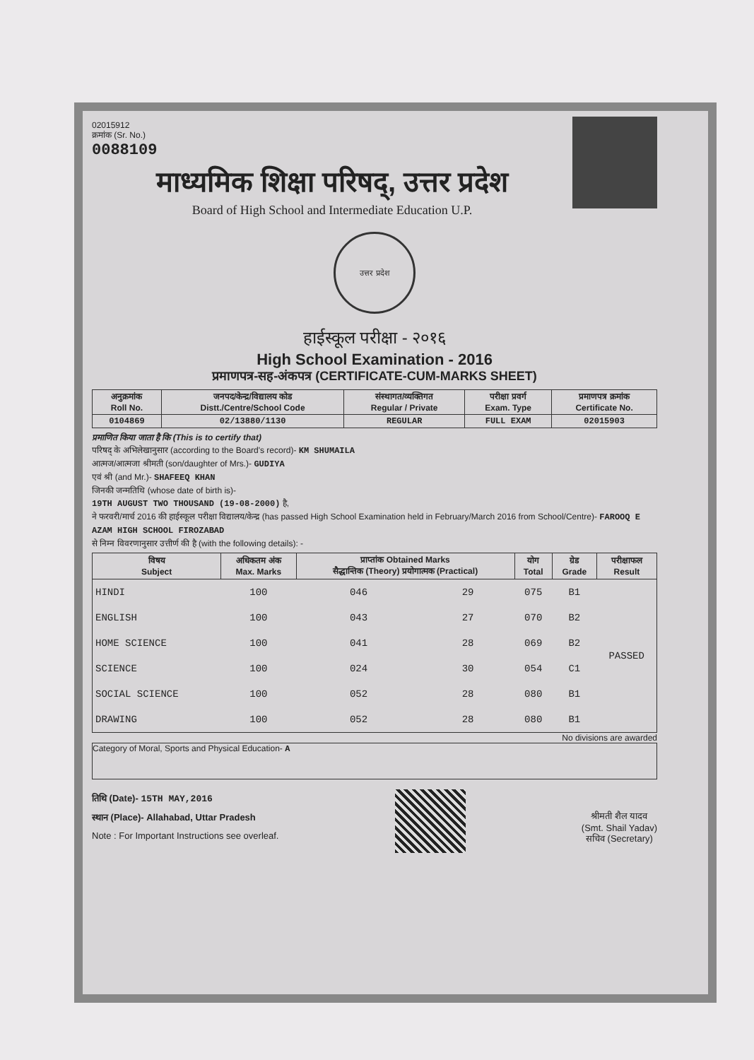02015912
क्रमांक (Sr. No.)
0088109
माध्यमिक शिक्षा परिषद्, उत्तर प्रदेश
Board of High School and Intermediate Education U.P.
उत्तर प्रदेश
हाईस्कूल परीक्षा - २०१६
High School Examination - 2016
प्रमाणपत्र-सह-अंकपत्र (CERTIFICATE-CUM-MARKS SHEET)
| अनुक्रमांक Roll No. | जनपद/केन्द्र/विद्यालय कोड Distt./Centre/School Code | संस्थागत/व्यक्तिगत Regular / Private | परीक्षा प्रवर्ग Exam. Type | प्रमाणपत्र क्रमांक Certificate No. |
| --- | --- | --- | --- | --- |
| 0104869 | 02/13880/1130 | REGULAR | FULL EXAM | 02015903 |
प्रमाणित किया जाता है कि (This is to certify that)
परिषद् के अभिलेखानुसार (according to the Board's record)- KM SHUMAILA
आत्मज/आत्मजा श्रीमती (son/daughter of Mrs.)- GUDIYA
एवं श्री (and Mr.)- SHAFEEQ KHAN
जिनकी जन्मतिथि (whose date of birth is)-
19TH AUGUST TWO THOUSAND (19-08-2000) है,
ने फरवरी/मार्च 2016 की हाईस्कूल परीक्षा विद्यालय/केन्द्र (has passed High School Examination held in February/March 2016 from School/Centre)- FAROOQ E AZAM HIGH SCHOOL FIROZABAD
से निम्न विवरणानुसार उत्तीर्ण की है (with the following details): -
| विषय Subject | अधिकतम अंक Max. Marks | प्राप्तांक Obtained Marks सैद्धान्तिक (Theory) प्रयोगात्मक (Practical) | | योग Total | ग्रेड Grade | परीक्षाफल Result |
| --- | --- | --- | --- | --- | --- | --- |
| HINDI | 100 | 046 | 29 | 075 | B1 | PASSED |
| ENGLISH | 100 | 043 | 27 | 070 | B2 | |
| HOME SCIENCE | 100 | 041 | 28 | 069 | B2 | |
| SCIENCE | 100 | 024 | 30 | 054 | C1 | |
| SOCIAL SCIENCE | 100 | 052 | 28 | 080 | B1 | |
| DRAWING | 100 | 052 | 28 | 080 | B1 | |
No divisions are awarded
Category of Moral, Sports and Physical Education- A
तिथि (Date)- 15TH MAY,2016
स्थान (Place)- Allahabad, Uttar Pradesh
Note : For Important Instructions see overleaf.
श्रीमती शैल यादव
(Smt. Shail Yadav)
सचिव (Secretary)